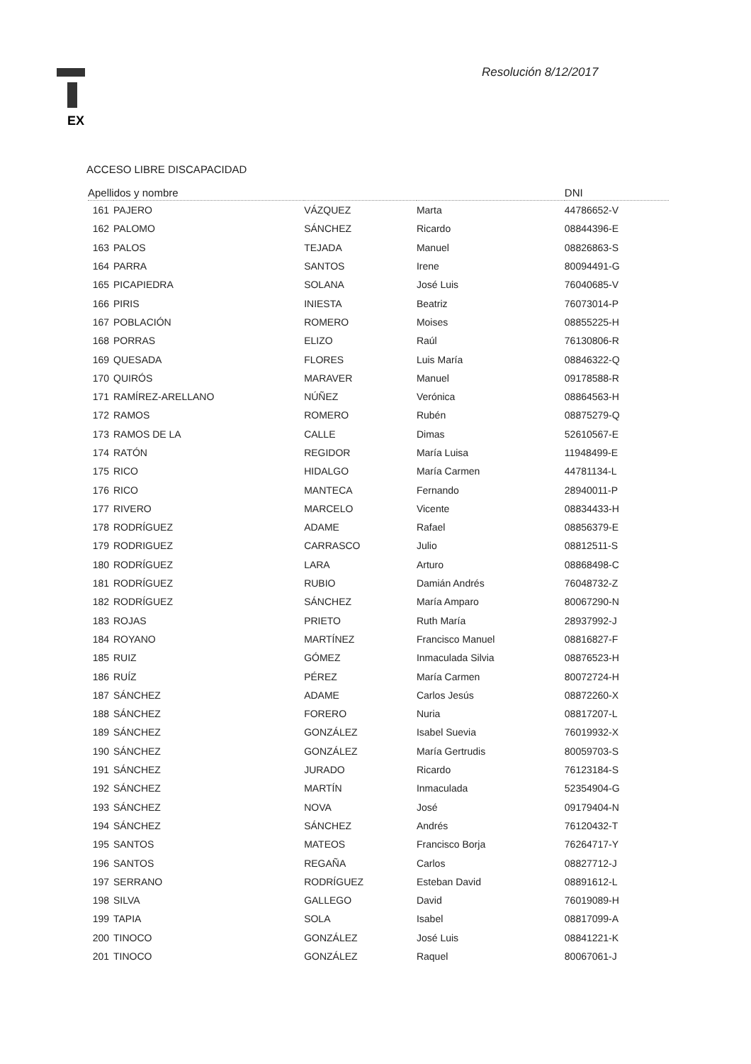EX
Resolución 8/12/2017
ACCESO LIBRE DISCAPACIDAD
| Apellidos y nombre | | | | DNI |
| --- | --- | --- | --- | --- |
| 161 | PAJERO | VÁZQUEZ | Marta | 44786652-V |
| 162 | PALOMO | SÁNCHEZ | Ricardo | 08844396-E |
| 163 | PALOS | TEJADA | Manuel | 08826863-S |
| 164 | PARRA | SANTOS | Irene | 80094491-G |
| 165 | PICAPIEDRA | SOLANA | José Luis | 76040685-V |
| 166 | PIRIS | INIESTA | Beatriz | 76073014-P |
| 167 | POBLACIÓN | ROMERO | Moises | 08855225-H |
| 168 | PORRAS | ELIZO | Raúl | 76130806-R |
| 169 | QUESADA | FLORES | Luis María | 08846322-Q |
| 170 | QUIRÓS | MARAVER | Manuel | 09178588-R |
| 171 | RAMÍREZ-ARELLANO | NÚÑEZ | Verónica | 08864563-H |
| 172 | RAMOS | ROMERO | Rubén | 08875279-Q |
| 173 | RAMOS DE LA | CALLE | Dimas | 52610567-E |
| 174 | RATÓN | REGIDOR | María Luisa | 11948499-E |
| 175 | RICO | HIDALGO | María Carmen | 44781134-L |
| 176 | RICO | MANTECA | Fernando | 28940011-P |
| 177 | RIVERO | MARCELO | Vicente | 08834433-H |
| 178 | RODRÍGUEZ | ADAME | Rafael | 08856379-E |
| 179 | RODRIGUEZ | CARRASCO | Julio | 08812511-S |
| 180 | RODRÍGUEZ | LARA | Arturo | 08868498-C |
| 181 | RODRÍGUEZ | RUBIO | Damián Andrés | 76048732-Z |
| 182 | RODRÍGUEZ | SÁNCHEZ | María Amparo | 80067290-N |
| 183 | ROJAS | PRIETO | Ruth María | 28937992-J |
| 184 | ROYANO | MARTÍNEZ | Francisco Manuel | 08816827-F |
| 185 | RUIZ | GÓMEZ | Inmaculada Silvia | 08876523-H |
| 186 | RUÍZ | PÉREZ | María Carmen | 80072724-H |
| 187 | SÁNCHEZ | ADAME | Carlos Jesús | 08872260-X |
| 188 | SÁNCHEZ | FORERO | Nuria | 08817207-L |
| 189 | SÁNCHEZ | GONZÁLEZ | Isabel Suevia | 76019932-X |
| 190 | SÁNCHEZ | GONZÁLEZ | María Gertrudis | 80059703-S |
| 191 | SÁNCHEZ | JURADO | Ricardo | 76123184-S |
| 192 | SÁNCHEZ | MARTÍN | Inmaculada | 52354904-G |
| 193 | SÁNCHEZ | NOVA | José | 09179404-N |
| 194 | SÁNCHEZ | SÁNCHEZ | Andrés | 76120432-T |
| 195 | SANTOS | MATEOS | Francisco Borja | 76264717-Y |
| 196 | SANTOS | REGAÑA | Carlos | 08827712-J |
| 197 | SERRANO | RODRÍGUEZ | Esteban David | 08891612-L |
| 198 | SILVA | GALLEGO | David | 76019089-H |
| 199 | TAPIA | SOLA | Isabel | 08817099-A |
| 200 | TINOCO | GONZÁLEZ | José Luis | 08841221-K |
| 201 | TINOCO | GONZÁLEZ | Raquel | 80067061-J |